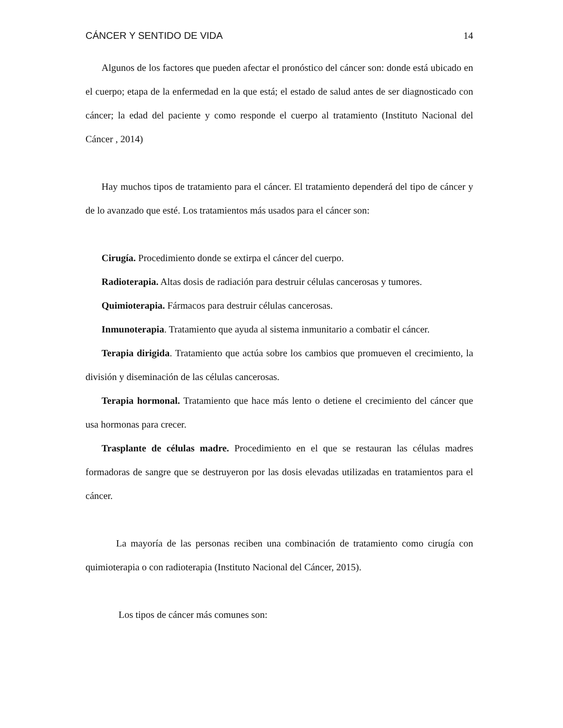CÁNCER Y SENTIDO DE VIDA 14
Algunos de los factores que pueden afectar el pronóstico del cáncer son: donde está ubicado en el cuerpo; etapa de la enfermedad en la que está; el estado de salud antes de ser diagnosticado con cáncer; la edad del paciente y como responde el cuerpo al tratamiento (Instituto Nacional del Cáncer , 2014)
Hay muchos tipos de tratamiento para el cáncer. El tratamiento dependerá del tipo de cáncer y de lo avanzado que esté. Los tratamientos más usados para el cáncer son:
Cirugía. Procedimiento donde se extirpa el cáncer del cuerpo.
Radioterapia. Altas dosis de radiación para destruir células cancerosas y tumores.
Quimioterapia. Fármacos para destruir células cancerosas.
Inmunoterapia. Tratamiento que ayuda al sistema inmunitario a combatir el cáncer.
Terapia dirigida. Tratamiento que actúa sobre los cambios que promueven el crecimiento, la división y diseminación de las células cancerosas.
Terapia hormonal. Tratamiento que hace más lento o detiene el crecimiento del cáncer que usa hormonas para crecer.
Trasplante de células madre. Procedimiento en el que se restauran las células madres formadoras de sangre que se destruyeron por las dosis elevadas utilizadas en tratamientos para el cáncer.
La mayoría de las personas reciben una combinación de tratamiento como cirugía con quimioterapia o con radioterapia (Instituto Nacional del Cáncer, 2015).
Los tipos de cáncer más comunes son: